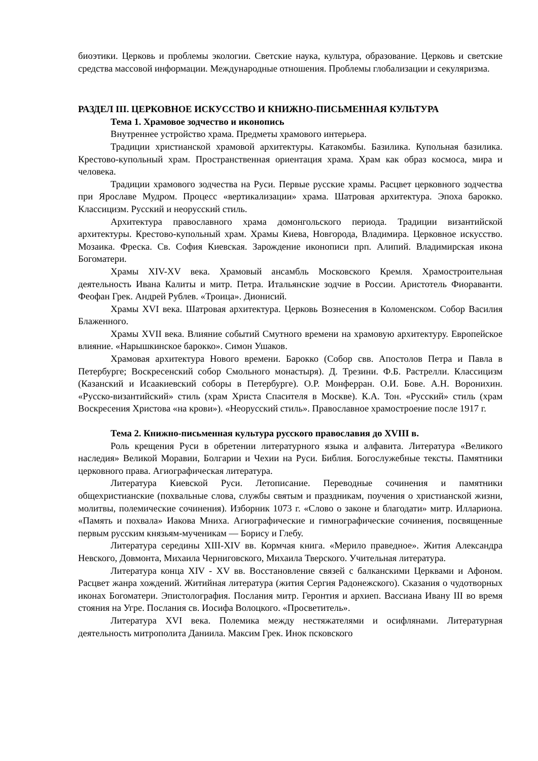биоэтики. Церковь и проблемы экологии. Светские наука, культура, образование. Церковь и светские средства массовой информации. Международные отношения. Проблемы глобализации и секуляризма.
РАЗДЕЛ III. ЦЕРКОВНОЕ ИСКУССТВО И КНИЖНО-ПИСЬМЕННАЯ КУЛЬТУРА
Тема 1. Храмовое зодчество и иконопись
Внутреннее устройство храма. Предметы храмового интерьера.
Традиции христианской храмовой архитектуры. Катакомбы. Базилика. Купольная базилика. Крестово-купольный храм. Пространственная ориентация храма. Храм как образ космоса, мира и человека.
Традиции храмового зодчества на Руси. Первые русские храмы. Расцвет церковного зодчества при Ярославе Мудром. Процесс «вертикализации» храма. Шатровая архитектура. Эпоха барокко. Классицизм. Русский и неорусский стиль.
Архитектура православного храма домонгольского периода. Традиции византийской архитектуры. Крестово-купольный храм. Храмы Киева, Новгорода, Владимира. Церковное искусство. Мозаика. Фреска. Св. София Киевская. Зарождение иконописи прп. Алипий. Владимирская икона Богоматери.
Храмы XIV-XV века. Храмовый ансамбль Московского Кремля. Храмостроительная деятельность Ивана Калиты и митр. Петра. Итальянские зодчие в России. Аристотель Фиораванти. Феофан Грек. Андрей Рублев. «Троица». Дионисий.
Храмы XVI века. Шатровая архитектура. Церковь Вознесения в Коломенском. Собор Василия Блаженного.
Храмы XVII века. Влияние событий Смутного времени на храмовую архитектуру. Европейское влияние. «Нарышкинское барокко». Симон Ушаков.
Храмовая архитектура Нового времени. Барокко (Собор свв. Апостолов Петра и Павла в Петербурге; Воскресенский собор Смольного монастыря). Д. Трезини. Ф.Б. Растрелли. Классицизм (Казанский и Исаакиевский соборы в Петербурге). О.Р. Монферран. О.И. Бове. А.Н. Воронихин. «Русско-византийский» стиль (храм Христа Спасителя в Москве). К.А. Тон. «Русский» стиль (храм Воскресения Христова «на крови»). «Неорусский стиль». Православное храмостроение после 1917 г.
Тема 2. Книжно-письменная культура русского православия до XVIII в.
Роль крещения Руси в обретении литературного языка и алфавита. Литература «Великого наследия» Великой Моравии, Болгарии и Чехии на Руси. Библия. Богослужебные тексты. Памятники церковного права. Агиографическая литература.
Литература Киевской Руси. Летописание. Переводные сочинения и памятники общехристианские (похвальные слова, службы святым и праздникам, поучения о христианской жизни, молитвы, полемические сочинения). Изборник 1073 г. «Слово о законе и благодати» митр. Иллариона. «Память и похвала» Иакова Мниха. Агиографические и гимнографические сочинения, посвященные первым русским князьям-мученикам — Борису и Глебу.
Литература середины XIII-XIV вв. Кормчая книга. «Мерило праведное». Жития Александра Невского, Довмонта, Михаила Черниговского, Михаила Тверского. Учительная литература.
Литература конца XIV - XV вв. Восстановление связей с балканскими Церквами и Афоном. Расцвет жанра хождений. Житийная литература (жития Сергия Радонежского). Сказания о чудотворных иконах Богоматери. Эпистолография. Послания митр. Геронтия и архиеп. Вассиана Ивану III во время стояния на Угре. Послания св. Иосифа Волоцкого. «Просветитель».
Литература XVI века. Полемика между нестяжателями и осифлянами. Литературная деятельность митрополита Даниила. Максим Грек. Инок псковского